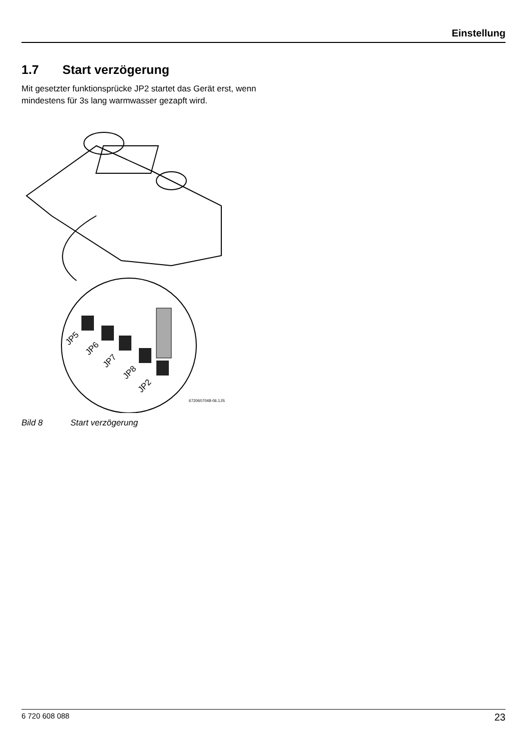Einstellung
1.7 Start verzögerung
Mit gesetzter funktionsprücke JP2 startet das Gerät erst, wenn mindestens für 3s lang warmwasser gezapft wird.
JP5
JP6
JP7
JP8
JP2
6720607048-06.1JS
Bild 8 Start verzögerung
6 720 608 088 23